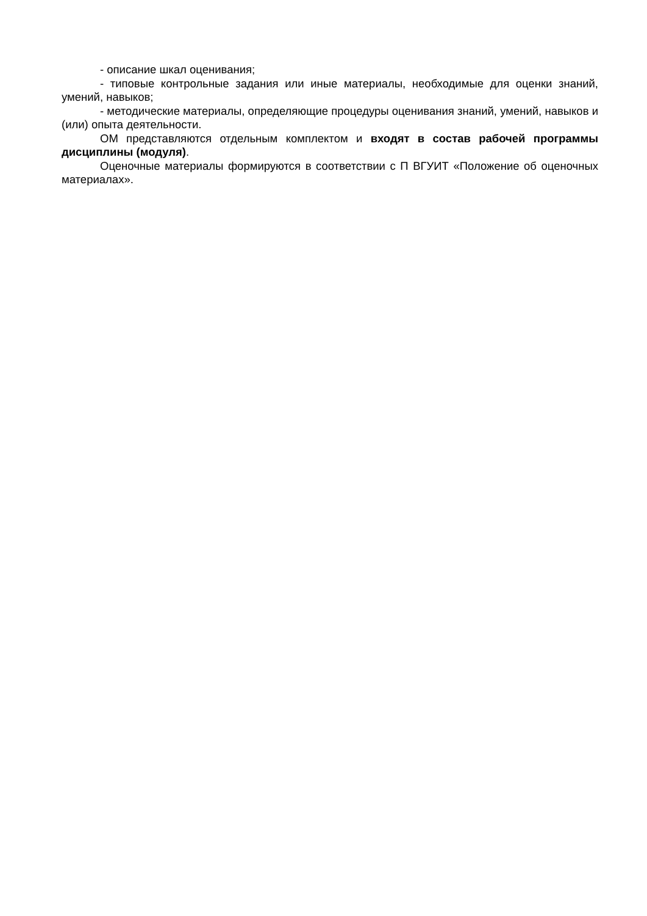- описание шкал оценивания;
- типовые контрольные задания или иные материалы, необходимые для оценки знаний, умений, навыков;
- методические материалы, определяющие процедуры оценивания знаний, умений, навыков и (или) опыта деятельности.
ОМ представляются отдельным комплектом и входят в состав рабочей программы дисциплины (модуля).
Оценочные материалы формируются в соответствии с П ВГУИТ «Положение об оценочных материалах».